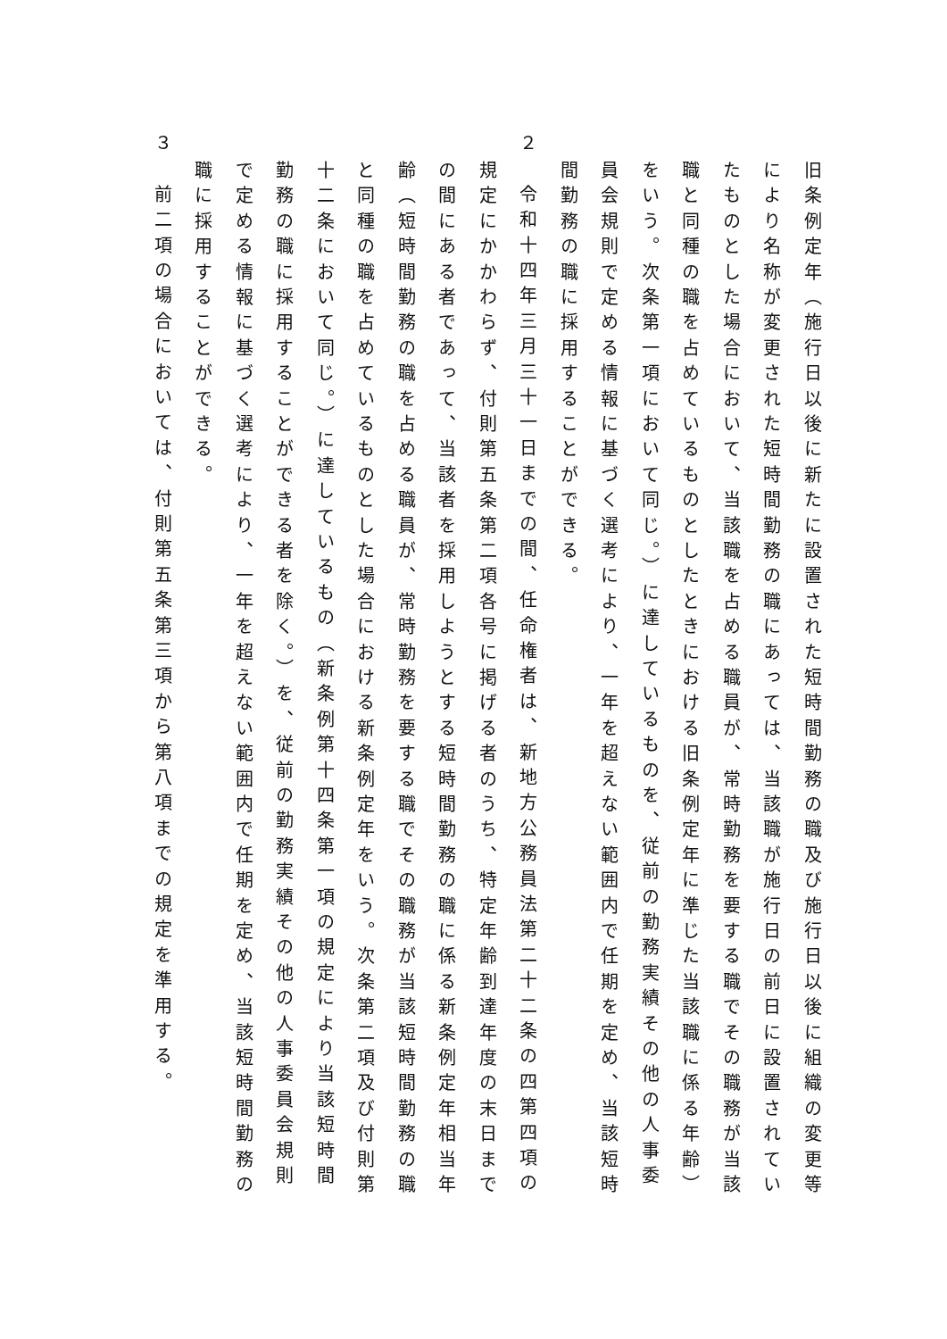旧条例定年（施行日以後に新たに設置された短時間勤務の職及び施行日以後に組織の変更等により名称が変更された短時間勤務の職にあっては、当該職が施行日の前日に設置されていたものとした場合において、当該職を占める職員が、常時勤務を要する職でその職務が当該職と同種の職を占めているものとしたときにおける旧条例定年に準じた当該職に係る年齢）をいう。次条第一項において同じ。）に達しているものを、従前の勤務実績その他の人事委員会規則で定める情報に基づく選考により、一年を超えない範囲内で任期を定め、当該短時間勤務の職に採用することができる。
２　令和十四年三月三十一日までの間、任命権者は、新地方公務員法第二十二条の四第四項の規定にかかわらず、付則第五条第二項各号に掲げる者のうち、特定年齢到達年度の末日までの間にある者であって、当該者を採用しようとする短時間勤務の職に係る新条例定年相当年齢（短時間勤務の職を占める職員が、常時勤務を要する職でその職務が当該短時間勤務の職と同種の職を占めているものとした場合における新条例定年をいう。次条第二項及び付則第十二条において同じ。）に達しているもの（新条例第十四条第一項の規定により当該短時間勤務の職に採用することができる者を除く。）を、従前の勤務実績その他の人事委員会規則で定める情報に基づく選考により、一年を超えない範囲内で任期を定め、当該短時間勤務の職に採用することができる。
３　前二項の場合においては、付則第五条第三項から第八項までの規定を準用する。